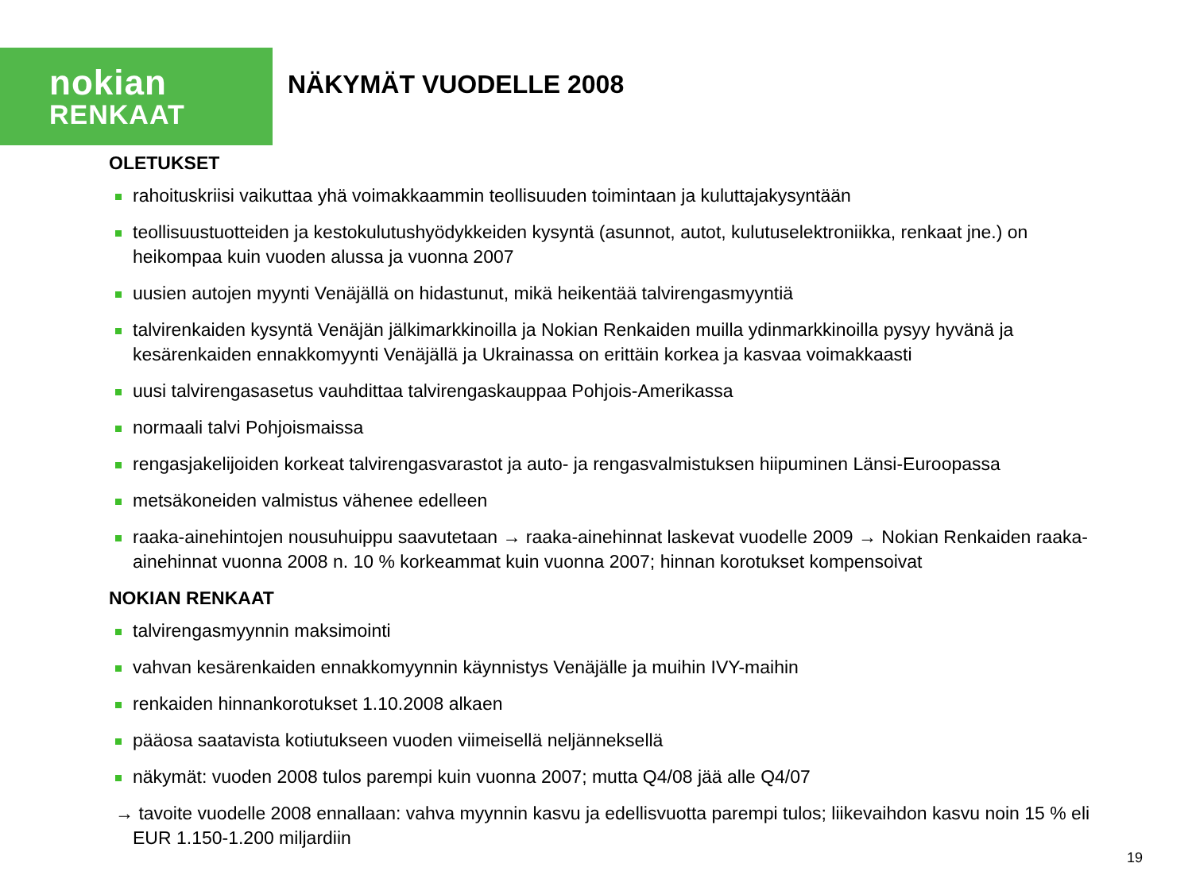nokian
RENKAAT
NÄKYMÄT VUODELLE 2008
OLETUKSET
rahoituskriisi vaikuttaa yhä voimakkaammin teollisuuden toimintaan ja kuluttajakysyntään
teollisuustuotteiden ja kestokulutushyödykkeiden kysyntä (asunnot, autot, kulutuselektroniikka, renkaat jne.) on heikompaa kuin vuoden alussa ja vuonna 2007
uusien autojen myynti Venäjällä on hidastunut, mikä heikentää talvirengasmyyntiä
talvirenkaiden kysyntä Venäjän jälkimarkkinoilla ja Nokian Renkaiden muilla ydinmarkkinoilla pysyy hyvänä ja kesärenkaiden ennakkomyynti Venäjällä ja Ukrainassa on erittäin korkea ja kasvaa voimakkaasti
uusi talvirengasasetus vauhdittaa talvirengaskauppaa Pohjois-Amerikassa
normaali talvi Pohjoismaissa
rengasjakelijoiden korkeat talvirengasvarastot ja auto- ja rengasvalmistuksen hiipuminen Länsi-Euroopassa
metsäkoneiden valmistus vähenee edelleen
raaka-ainehintojen nousuhuippu saavutetaan → raaka-ainehinnat laskevat vuodelle 2009 → Nokian Renkaiden raaka-ainehinnat vuonna 2008 n. 10 % korkeammat kuin vuonna 2007; hinnan korotukset kompensoivat
NOKIAN RENKAAT
talvirengasmyynnin maksimointi
vahvan kesärenkaiden ennakkomyynnin käynnistys Venäjälle ja muihin IVY-maihin
renkaiden hinnankorotukset 1.10.2008 alkaen
pääosa saatavista kotiutukseen vuoden viimeisellä neljänneksellä
näkymät: vuoden 2008 tulos parempi kuin vuonna 2007; mutta Q4/08 jää alle Q4/07
→ tavoite vuodelle 2008 ennallaan: vahva myynnin kasvu ja edellisvuotta parempi tulos; liikevaihdon kasvu noin 15 % eli EUR 1.150-1.200 miljardiin
19